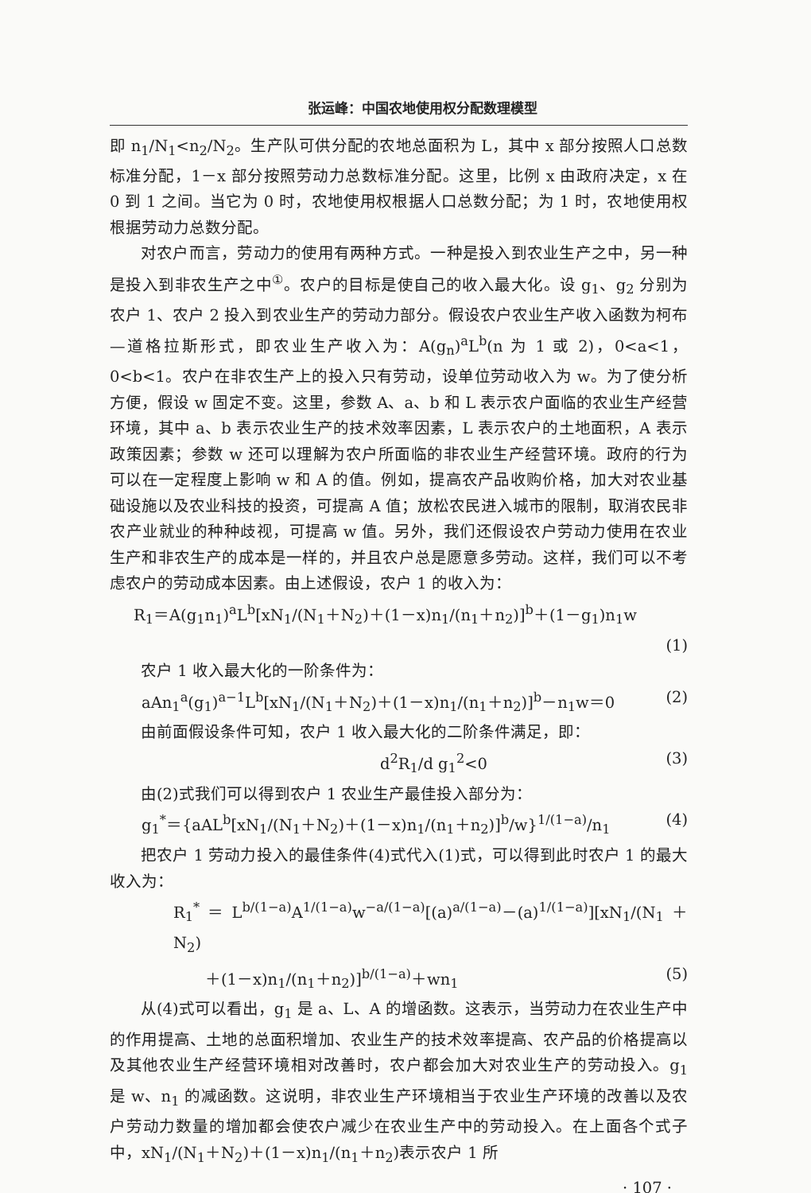张运峰：中国农地使用权分配数理模型
即 n<sub>1</sub>/N<sub>1</sub><n<sub>2</sub>/N<sub>2</sub>。生产队可供分配的农地总面积为 L，其中 x 部分按照人口总数标准分配，1－x 部分按照劳动力总数标准分配。这里，比例 x 由政府决定，x 在 0 到 1 之间。当它为 0 时，农地使用权根据人口总数分配；为 1 时，农地使用权根据劳动力总数分配。
对农户而言，劳动力的使用有两种方式。一种是投入到农业生产之中，另一种是投入到非农生产之中<sup>①</sup>。农户的目标是使自己的收入最大化。设 g<sub>1</sub>、g<sub>2</sub> 分别为农户 1、农户 2 投入到农业生产的劳动力部分。假设农户农业生产收入函数为柯布—道格拉斯形式，即农业生产收入为：A(g<sub>n</sub>)<sup>a</sup>L<sup>b</sup>(n 为 1 或 2)，0<a<1，0<b<1。农户在非农生产上的投入只有劳动，设单位劳动收入为 w。为了使分析方便，假设 w 固定不变。这里，参数 A、a、b 和 L 表示农户面临的农业生产经营环境，其中 a、b 表示农业生产的技术效率因素，L 表示农户的土地面积，A 表示政策因素；参数 w 还可以理解为农户所面临的非农业生产经营环境。政府的行为可以在一定程度上影响 w 和 A 的值。例如，提高农产品收购价格，加大对农业基础设施以及农业科技的投资，可提高 A 值；放松农民进入城市的限制，取消农民非农产业就业的种种歧视，可提高 w 值。另外，我们还假设农户劳动力使用在农业生产和非农生产的成本是一样的，并且农户总是愿意多劳动。这样，我们可以不考虑农户的劳动成本因素。由上述假设，农户 1 的收入为：
R<sub>1</sub>＝A(g<sub>1</sub>n<sub>1</sub>)<sup>a</sup>L<sup>b</sup>[xN<sub>1</sub>/(N<sub>1</sub>＋N<sub>2</sub>)＋(1－x)n<sub>1</sub>/(n<sub>1</sub>＋n<sub>2</sub>)]<sup>b</sup>＋(1－g<sub>1</sub>)n<sub>1</sub>w
(1)
农户 1 收入最大化的一阶条件为：
aAn<sub>1</sub><sup>a</sup>(g<sub>1</sub>)<sup>a−1</sup>L<sup>b</sup>[xN<sub>1</sub>/(N<sub>1</sub>＋N<sub>2</sub>)＋(1－x)n<sub>1</sub>/(n<sub>1</sub>＋n<sub>2</sub>)]<sup>b</sup>－n<sub>1</sub>w＝0 (2)
由前面假设条件可知，农户 1 收入最大化的二阶条件满足，即：
d<sup>2</sup>R<sub>1</sub>/d g<sub>1</sub><sup>2</sup><0 (3)
由(2)式我们可以得到农户 1 农业生产最佳投入部分为：
g<sub>1</sub><sup>*</sup>＝{aAL<sup>b</sup>[xN<sub>1</sub>/(N<sub>1</sub>＋N<sub>2</sub>)＋(1－x)n<sub>1</sub>/(n<sub>1</sub>＋n<sub>2</sub>)]<sup>b</sup>/w}<sup>1/(1−a)</sup>/n<sub>1</sub> (4)
把农户 1 劳动力投入的最佳条件(4)式代入(1)式，可以得到此时农户 1 的最大收入为：
R<sub>1</sub><sup>*</sup>＝L<sup>b/(1−a)</sup>A<sup>1/(1−a)</sup>w<sup>−a/(1−a)</sup>[(a)<sup>a/(1−a)</sup>－(a)<sup>1/(1−a)</sup>][xN<sub>1</sub>/(N<sub>1</sub>＋N<sub>2</sub>)
＋(1－x)n<sub>1</sub>/(n<sub>1</sub>＋n<sub>2</sub>)]<sup>b/(1−a)</sup>＋wn<sub>1</sub> (5)
从(4)式可以看出，g<sub>1</sub> 是 a、L、A 的增函数。这表示，当劳动力在农业生产中的作用提高、土地的总面积增加、农业生产的技术效率提高、农产品的价格提高以及其他农业生产经营环境相对改善时，农户都会加大对农业生产的劳动投入。g<sub>1</sub> 是 w、n<sub>1</sub> 的减函数。这说明，非农业生产环境相当于农业生产环境的改善以及农户劳动力数量的增加都会使农户减少在农业生产中的劳动投入。在上面各个式子中，xN<sub>1</sub>/(N<sub>1</sub>＋N<sub>2</sub>)＋(1－x)n<sub>1</sub>/(n<sub>1</sub>＋n<sub>2</sub>)表示农户 1 所
· 107 ·